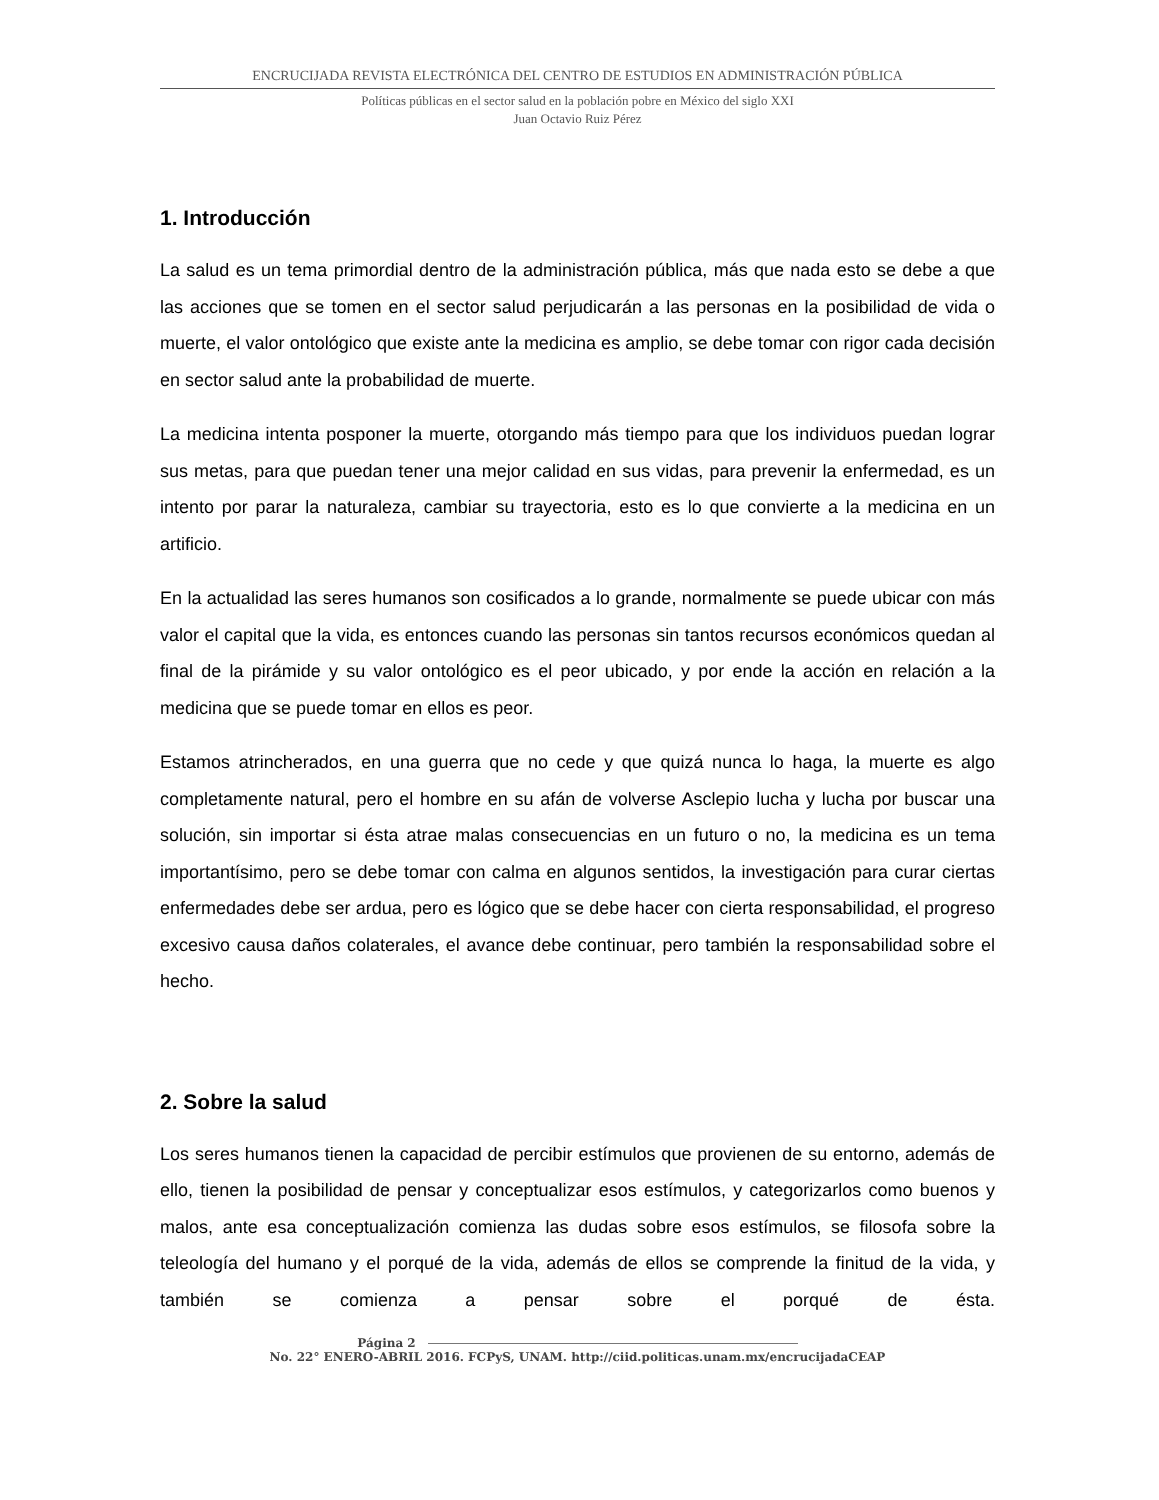ENCRUCIJADA REVISTA ELECTRÓNICA DEL CENTRO DE ESTUDIOS EN ADMINISTRACIÓN PÚBLICA
Políticas públicas en el sector salud en la población pobre en México del siglo XXI
Juan Octavio Ruiz Pérez
1. Introducción
La salud es un tema primordial dentro de la administración pública, más que nada esto se debe a que las acciones que se tomen en el sector salud perjudicarán a las personas en la posibilidad de vida o muerte, el valor ontológico que existe ante la medicina es amplio, se debe tomar con rigor cada decisión en sector salud ante la probabilidad de muerte.
La medicina intenta posponer la muerte, otorgando más tiempo para que los individuos puedan lograr sus metas, para que puedan tener una mejor calidad en sus vidas, para prevenir la enfermedad, es un intento por parar la naturaleza, cambiar su trayectoria, esto es lo que convierte a la medicina en un artificio.
En la actualidad las seres humanos son cosificados a lo grande, normalmente se puede ubicar con más valor el capital que la vida, es entonces cuando las personas sin tantos recursos económicos quedan al final de la pirámide y su valor ontológico es el peor ubicado, y por ende la acción en relación a la medicina que se puede tomar en ellos es peor.
Estamos atrincherados, en una guerra que no cede y que quizá nunca lo haga, la muerte es algo completamente natural, pero el hombre en su afán de volverse Asclepio lucha y lucha por buscar una solución, sin importar si ésta atrae malas consecuencias en un futuro o no, la medicina es un tema importantísimo, pero se debe tomar con calma en algunos sentidos, la investigación para curar ciertas enfermedades debe ser ardua, pero es lógico que se debe hacer con cierta responsabilidad, el progreso excesivo causa daños colaterales, el avance debe continuar, pero también la responsabilidad sobre el hecho.
2. Sobre la salud
Los seres humanos tienen la capacidad de percibir estímulos que provienen de su entorno, además de ello, tienen la posibilidad de pensar y conceptualizar esos estímulos, y categorizarlos como buenos y malos, ante esa conceptualización comienza las dudas sobre esos estímulos, se filosofa sobre la teleología del humano y el porqué de la vida, además de ellos se comprende la finitud de la vida, y también se comienza a pensar sobre el porqué de ésta.
Página 2
No. 22° ENERO-ABRIL 2016. FCPyS, UNAM. http://ciid.politicas.unam.mx/encrucijadaCEAP